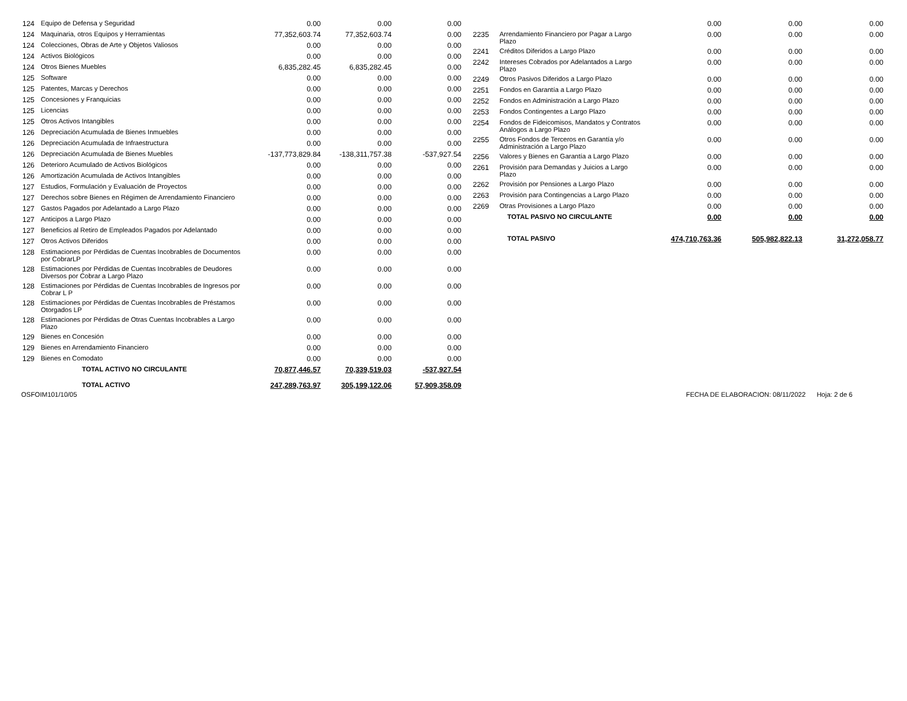| 124 | Equipo de Defensa y Seguridad | 0.00 | 0.00 | 0.00 |
| 124 | Maquinaria, otros Equipos y Herramientas | 77,352,603.74 | 77,352,603.74 | 0.00 |
| 124 | Colecciones, Obras de Arte y Objetos Valiosos | 0.00 | 0.00 | 0.00 |
| 124 | Activos Biológicos | 0.00 | 0.00 | 0.00 |
| 124 | Otros Bienes Muebles | 6,835,282.45 | 6,835,282.45 | 0.00 |
| 125 | Software | 0.00 | 0.00 | 0.00 |
| 125 | Patentes, Marcas y Derechos | 0.00 | 0.00 | 0.00 |
| 125 | Concesiones y Franquicias | 0.00 | 0.00 | 0.00 |
| 125 | Licencias | 0.00 | 0.00 | 0.00 |
| 125 | Otros Activos Intangibles | 0.00 | 0.00 | 0.00 |
| 126 | Depreciación Acumulada de Bienes Inmuebles | 0.00 | 0.00 | 0.00 |
| 126 | Depreciación Acumulada de Infraestructura | 0.00 | 0.00 | 0.00 |
| 126 | Depreciación Acumulada de Bienes Muebles | -137,773,829.84 | -138,311,757.38 | -537,927.54 |
| 126 | Deterioro Acumulado de Activos Biológicos | 0.00 | 0.00 | 0.00 |
| 126 | Amortización Acumulada de Activos Intangibles | 0.00 | 0.00 | 0.00 |
| 127 | Estudios, Formulación y Evaluación de Proyectos | 0.00 | 0.00 | 0.00 |
| 127 | Derechos sobre Bienes en Régimen de Arrendamiento Financiero | 0.00 | 0.00 | 0.00 |
| 127 | Gastos Pagados por Adelantado a Largo Plazo | 0.00 | 0.00 | 0.00 |
| 127 | Anticipos a Largo Plazo | 0.00 | 0.00 | 0.00 |
| 127 | Beneficios al Retiro de Empleados Pagados por Adelantado | 0.00 | 0.00 | 0.00 |
| 127 | Otros Activos Diferidos | 0.00 | 0.00 | 0.00 |
| 128 | Estimaciones por Pérdidas de Cuentas Incobrables de Documentos por CobrarLP | 0.00 | 0.00 | 0.00 |
| 128 | Estimaciones por Pérdidas de Cuentas Incobrables de Deudores Diversos por Cobrar a Largo Plazo | 0.00 | 0.00 | 0.00 |
| 128 | Estimaciones por Pérdidas de Cuentas Incobrables de Ingresos por Cobrar L P | 0.00 | 0.00 | 0.00 |
| 128 | Estimaciones por Pérdidas de Cuentas Incobrables de Préstamos Otorgados LP | 0.00 | 0.00 | 0.00 |
| 128 | Estimaciones por Pérdidas de Otras Cuentas Incobrables a Largo Plazo | 0.00 | 0.00 | 0.00 |
| 129 | Bienes en Concesión | 0.00 | 0.00 | 0.00 |
| 129 | Bienes en Arrendamiento Financiero | 0.00 | 0.00 | 0.00 |
| 129 | Bienes en Comodato | 0.00 | 0.00 | 0.00 |
| | TOTAL ACTIVO NO CIRCULANTE | 70,877,446.57 | 70,339,519.03 | -537,927.54 |
| | TOTAL ACTIVO | 247,289,763.97 | 305,199,122.06 | 57,909,358.09 |
| | | 0.00 | 0.00 | 0.00 |
| 2235 | Arrendamiento Financiero por Pagar a Largo Plazo | 0.00 | 0.00 | 0.00 |
| 2241 | Créditos Diferidos a Largo Plazo | 0.00 | 0.00 | 0.00 |
| 2242 | Intereses Cobrados por Adelantados a Largo Plazo | 0.00 | 0.00 | 0.00 |
| 2249 | Otros Pasivos Diferidos a Largo Plazo | 0.00 | 0.00 | 0.00 |
| 2251 | Fondos en Garantía a Largo Plazo | 0.00 | 0.00 | 0.00 |
| 2252 | Fondos en Administración a Largo Plazo | 0.00 | 0.00 | 0.00 |
| 2253 | Fondos Contingentes a Largo Plazo | 0.00 | 0.00 | 0.00 |
| 2254 | Fondos de Fideicomisos, Mandatos y Contratos Análogos a Largo Plazo | 0.00 | 0.00 | 0.00 |
| 2255 | Otros Fondos de Terceros en Garantía y/o Administración a Largo Plazo | 0.00 | 0.00 | 0.00 |
| 2256 | Valores y Bienes en Garantía a Largo Plazo | 0.00 | 0.00 | 0.00 |
| 2261 | Provisión para Demandas y Juicios a Largo Plazo | 0.00 | 0.00 | 0.00 |
| 2262 | Provisión por Pensiones a Largo Plazo | 0.00 | 0.00 | 0.00 |
| 2263 | Provisión para Contingencias a Largo Plazo | 0.00 | 0.00 | 0.00 |
| 2269 | Otras Provisiones a Largo Plazo | 0.00 | 0.00 | 0.00 |
| | TOTAL PASIVO NO CIRCULANTE | 0.00 | 0.00 | 0.00 |
| | TOTAL PASIVO | 474,710,763.36 | 505,982,822.13 | 31,272,058.77 |
OSFOIM101/10/05 FECHA DE ELABORACION: 08/11/2022 Hoja: 2 de 6